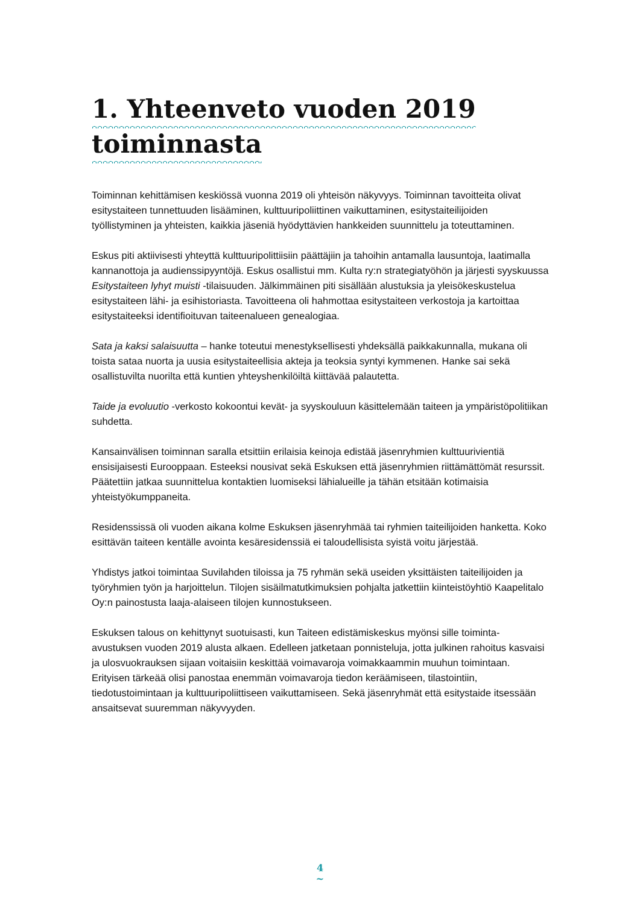1. Yhteenveto vuoden 2019
toiminnasta
Toiminnan kehittämisen keskiössä vuonna 2019 oli yhteisön näkyvyys. Toiminnan tavoitteita olivat esitystaiteen tunnettuuden lisääminen, kulttuuripoliittinen vaikuttaminen, esitystaiteilijoiden työllistyminen ja yhteisten, kaikkia jäseniä hyödyttävien hankkeiden suunnittelu ja toteuttaminen.
Eskus piti aktiivisesti yhteyttä kulttuuripolittiisiin päättäjiin ja tahoihin antamalla lausuntoja, laatimalla kannanottoja ja audienssipyyntöjä. Eskus osallistui mm. Kulta ry:n strategiatyöhön ja järjesti syyskuussa Esitystaiteen lyhyt muisti -tilaisuuden. Jälkimmäinen piti sisällään alustuksia ja yleisökeskustelua esitystaiteen lähi- ja esihistoriasta. Tavoitteena oli hahmottaa esitystaiteen verkostoja ja kartoittaa esitystaiteeksi identifioituvan taiteenalueen genealogiaa.
Sata ja kaksi salaisuutta – hanke toteutui menestyksellisesti yhdeksällä paikkakunnalla, mukana oli toista sataa nuorta ja uusia esitystaiteellisia akteja ja teoksia syntyi kymmenen. Hanke sai sekä osallistuvilta nuorilta että kuntien yhteyshenkilöiltä kiittävää palautetta.
Taide ja evoluutio -verkosto kokoontui kevät- ja syyskouluun käsittelemään taiteen ja ympäristöpolitiikan suhdetta.
Kansainvälisen toiminnan saralla etsittiin erilaisia keinoja edistää jäsenryhmien kulttuurivientiä ensisijaisesti Eurooppaan. Esteeksi nousivat sekä Eskuksen että jäsenryhmien riittämättömät resurssit. Päätettiin jatkaa suunnittelua kontaktien luomiseksi lähialueille ja tähän etsitään kotimaisia yhteistyökumppaneita.
Residenssissä oli vuoden aikana kolme Eskuksen jäsenryhmää tai ryhmien taiteilijoiden hanketta. Koko esittävän taiteen kentälle avointa kesäresidenssiä ei taloudellisista syistä voitu järjestää.
Yhdistys jatkoi toimintaa Suvilahden tiloissa ja 75 ryhmän sekä useiden yksittäisten taiteilijoiden ja työryhmien työn ja harjoittelun. Tilojen sisäilmatutkimuksien pohjalta jatkettiin kiinteistöyhtiö Kaapelitalo Oy:n painostusta laaja-alaiseen tilojen kunnostukseen.
Eskuksen talous on kehittynyt suotuisasti, kun Taiteen edistämiskeskus myönsi sille toiminta-avustuksen vuoden 2019 alusta alkaen. Edelleen jatketaan ponnisteluja, jotta julkinen rahoitus kasvaisi ja ulosvuokrauksen sijaan voitaisiin keskittää voimavaroja voimakkaammin muuhun toimintaan. Erityisen tärkeää olisi panostaa enemmän voimavaroja tiedon keräämiseen, tilastointiin, tiedotustoimintaan ja kulttuuripoliittiseen vaikuttamiseen. Sekä jäsenryhmät että esitystaide itsessään ansaitsevat suuremman näkyvyyden.
4
~